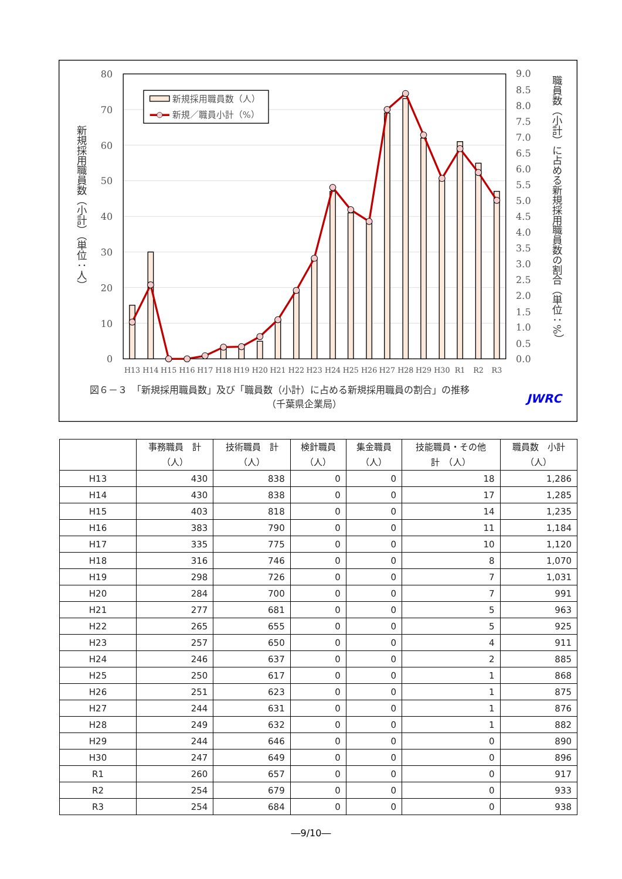新規採用職員数（人）
新規／職員小計（%）
0
10
20
30
40
50
60
70
80
0.0
0.5
1.0
1.5
2.0
2.5
3.0
3.5
4.0
4.5
5.0
5.5
6.0
6.5
7.0
7.5
8.0
8.5
9.0
H13
H14
H15
H16
H17
H18
H19
H20
H21
H22
H23
H24
H25
H26
H27
H28
H29
H30
R1
R2
R3
新規採用職員数（小計）（単位：人）
職員数（小計）に占める新規採用職員数の割合（単位：%）
図６－３　「新規採用職員数」及び「職員数（小計）に占める新規採用職員の割合」の推移
（千葉県企業局）
JWRC
| | 事務職員 計 （人） | 技術職員 計 （人） | 検針職員 （人） | 集金職員 （人） | 技能職員・その他 計 （人） | 職員数 小計 （人） |
| --- | --- | --- | --- | --- | --- | --- |
| H13 | 430 | 838 | 0 | 0 | 18 | 1,286 |
| H14 | 430 | 838 | 0 | 0 | 17 | 1,285 |
| H15 | 403 | 818 | 0 | 0 | 14 | 1,235 |
| H16 | 383 | 790 | 0 | 0 | 11 | 1,184 |
| H17 | 335 | 775 | 0 | 0 | 10 | 1,120 |
| H18 | 316 | 746 | 0 | 0 | 8 | 1,070 |
| H19 | 298 | 726 | 0 | 0 | 7 | 1,031 |
| H20 | 284 | 700 | 0 | 0 | 7 | 991 |
| H21 | 277 | 681 | 0 | 0 | 5 | 963 |
| H22 | 265 | 655 | 0 | 0 | 5 | 925 |
| H23 | 257 | 650 | 0 | 0 | 4 | 911 |
| H24 | 246 | 637 | 0 | 0 | 2 | 885 |
| H25 | 250 | 617 | 0 | 0 | 1 | 868 |
| H26 | 251 | 623 | 0 | 0 | 1 | 875 |
| H27 | 244 | 631 | 0 | 0 | 1 | 876 |
| H28 | 249 | 632 | 0 | 0 | 1 | 882 |
| H29 | 244 | 646 | 0 | 0 | 0 | 890 |
| H30 | 247 | 649 | 0 | 0 | 0 | 896 |
| R1 | 260 | 657 | 0 | 0 | 0 | 917 |
| R2 | 254 | 679 | 0 | 0 | 0 | 933 |
| R3 | 254 | 684 | 0 | 0 | 0 | 938 |
―9/10―